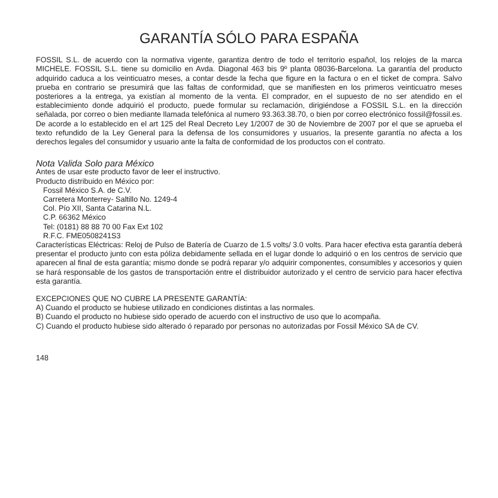GARANTÍA SÓLO PARA ESPAÑA
FOSSIL S.L. de acuerdo con la normativa vigente, garantiza dentro de todo el territorio español, los relojes de la marca MICHELE. FOSSIL S.L. tiene su domicilio en Avda. Diagonal 463 bis 9º planta 08036-Barcelona. La garantía del producto adquirido caduca a los veinticuatro meses, a contar desde la fecha que figure en la factura o en el ticket de compra. Salvo prueba en contrario se presumirá que las faltas de conformidad, que se manifiesten en los primeros veinticuatro meses posteriores a la entrega, ya existían al momento de la venta. El comprador, en el supuesto de no ser atendido en el establecimiento donde adquirió el producto, puede formular su reclamación, dirigiéndose a FOSSIL S.L. en la dirección señalada, por correo o bien mediante llamada telefónica al numero 93.363.38.70, o bien por correo electrónico fossil@fossil.es. De acorde a lo establecido en el art 125 del Real Decreto Ley 1/2007 de 30 de Noviembre de 2007 por el que se aprueba el texto refundido de la Ley General para la defensa de los consumidores y usuarios, la presente garantía no afecta a los derechos legales del consumidor y usuario ante la falta de conformidad de los productos con el contrato.
Nota Valida Solo para México
Antes de usar este producto favor de leer el instructivo.
Producto distribuido en México por:
Fossil México S.A. de C.V.
Carretera Monterrey- Saltillo No. 1249-4
Col. Pío XII, Santa Catarina N.L.
C.P. 66362 México
Tel: (0181) 88 88 70 00 Fax Ext 102
R.F.C. FME0508241S3
Características Eléctricas: Reloj de Pulso de Batería de Cuarzo de 1.5 volts/ 3.0 volts. Para hacer efectiva esta garantía deberá presentar el producto junto con esta póliza debidamente sellada en el lugar donde lo adquirió o en los centros de servicio que aparecen al final de esta garantía; mismo donde se podrá reparar y/o adquirir componentes, consumibles y accesorios y quien se hará responsable de los gastos de transportación entre el distribuidor autorizado y el centro de servicio para hacer efectiva esta garantía.
EXCEPCIONES QUE NO CUBRE LA PRESENTE GARANTÍA:
A) Cuando el producto se hubiese utilizado en condiciones distintas a las normales.
B) Cuando el producto no hubiese sido operado de acuerdo con el instructivo de uso que lo acompaña.
C) Cuando el producto hubiese sido alterado ó reparado por personas no autorizadas por Fossil México SA de CV.
148